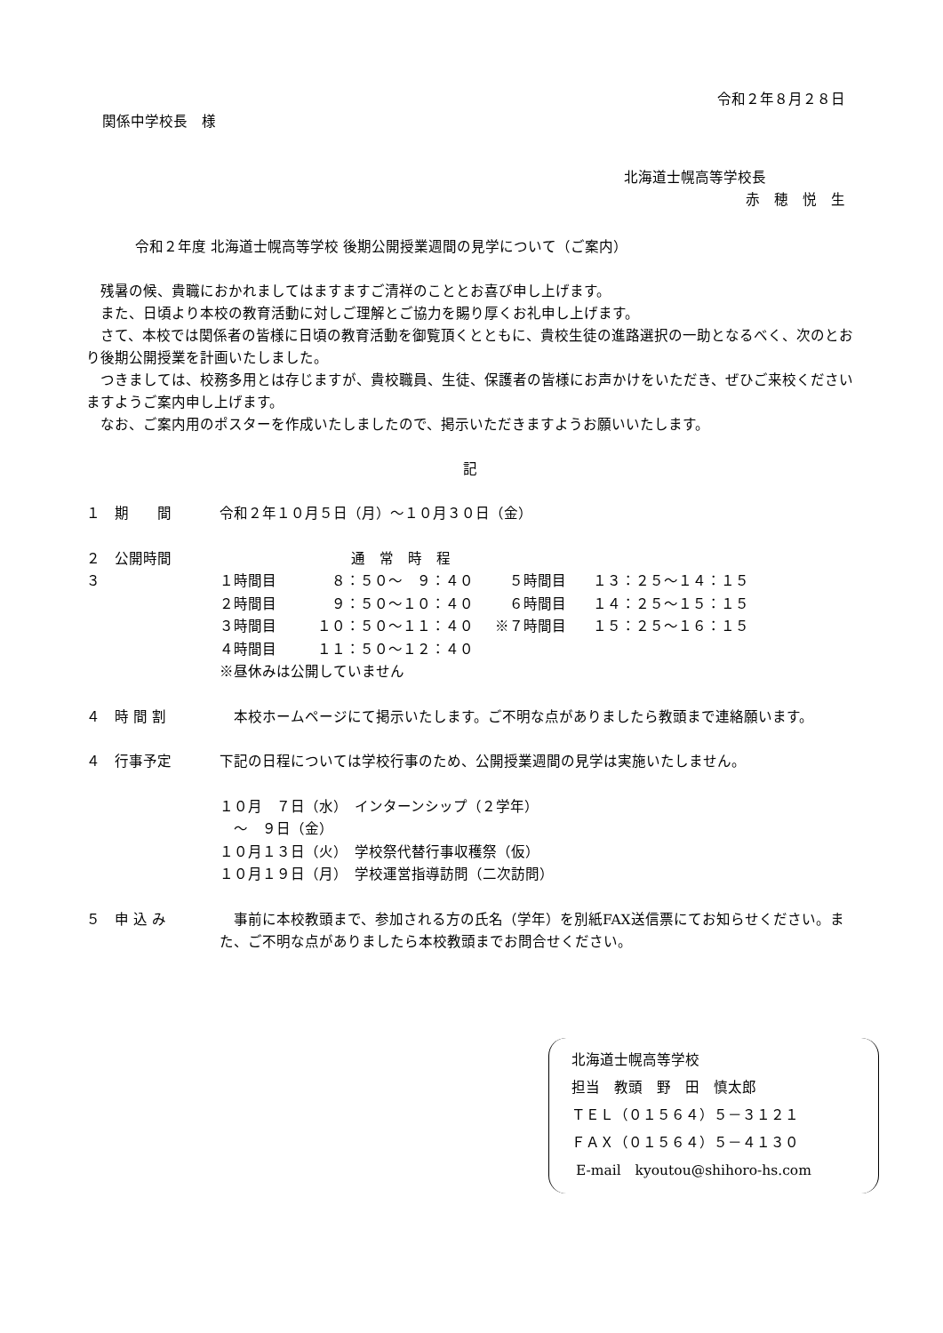令和２年８月２８日
関係中学校長　様
北海道士幌高等学校長
赤　穂　悦　生
令和２年度 北海道士幌高等学校 後期公開授業週間の見学について（ご案内）
　残暑の候、貴職におかれましてはますますご清祥のこととお喜び申し上げます。
　また、日頃より本校の教育活動に対しご理解とご協力を賜り厚くお礼申し上げます。
　さて、本校では関係者の皆様に日頃の教育活動を御覧頂くとともに、貴校生徒の進路選択の一助となるべく、次のとおり後期公開授業を計画いたしました。
　つきましては、校務多用とは存じますが、貴校職員、生徒、保護者の皆様にお声かけをいただき、ぜひご来校くださいますようご案内申し上げます。
　なお、ご案内用のポスターを作成いたしましたので、掲示いただきますようお願いいたします。
記
| １ 期 間 | 令和２年１０月５日（月）～１０月３０日（金） | | | |
| ２ 公開時間 | 通 常 時 程 | | | |
| ３ | １時間目 | ８：５０～ ９：４０ | ５時間目 | １３：２５～１４：１５ |
| | ２時間目 | ９：５０～１０：４０ | ６時間目 | １４：２５～１５：１５ |
| | ３時間目 | １０：５０～１１：４０ | ※７時間目 | １５：２５～１６：１５ |
| | ４時間目 | １１：５０～１２：４０ | | |
| | ※昼休みは公開していません | | | |
| ４ 時 間 割 | 本校ホームページにて掲示いたします。ご不明な点がありましたら教頭まで連絡願います。 |
| ４ 行事予定 | 下記の日程については学校行事のため、公開授業週間の見学は実施いたしません。 |
| | １０月 ７日（水） インターンシップ（２学年） |
| | ～ ９日（金） |
| | １０月１３日（火） 学校祭代替行事収穫祭（仮） |
| | １０月１９日（月） 学校運営指導訪問（二次訪問） |
| ５ 申 込 み | 事前に本校教頭まで、参加される方の氏名（学年）を別紙FAX送信票にてお知らせください。また、ご不明な点がありましたら本校教頭までお問合せください。 |
北海道士幌高等学校
担当　教頭　野　田　慎太郎
ＴＥＬ（０１５６４）５－３１２１
ＦＡＸ（０１５６４）５－４１３０
E-mail　kyoutou@shihoro-hs.com